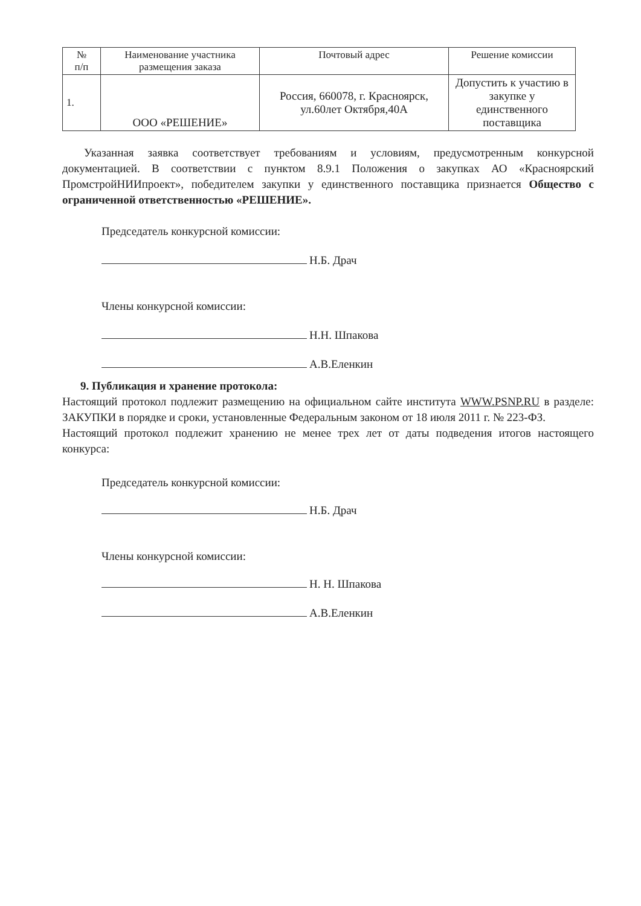| № п/п | Наименование участника размещения заказа | Почтовый адрес | Решение комиссии |
| --- | --- | --- | --- |
| 1. | ООО «РЕШЕНИЕ» | Россия, 660078, г. Красноярск, ул.60лет Октября,40А | Допустить к участию в закупке у единственного поставщика |
Указанная заявка соответствует требованиям и условиям, предусмотренным конкурсной документацией. В соответствии с пунктом 8.9.1 Положения о закупках АО «Красноярский ПромстройНИИпроект», победителем закупки у единственного поставщика признается Общество с ограниченной ответственностью «РЕШЕНИЕ».
Председатель конкурсной комиссии:
Н.Б. Драч
Члены конкурсной комиссии:
Н.Н. Шпакова
А.В.Еленкин
9. Публикация и хранение протокола:
Настоящий протокол подлежит размещению на официальном сайте института WWW.PSNP.RU в разделе: ЗАКУПКИ в порядке и сроки, установленные Федеральным законом от 18 июля 2011 г. № 223-ФЗ.
Настоящий протокол подлежит хранению не менее трех лет от даты подведения итогов настоящего конкурса:
Председатель конкурсной комиссии:
Н.Б. Драч
Члены конкурсной комиссии:
Н. Н. Шпакова
А.В.Еленкин